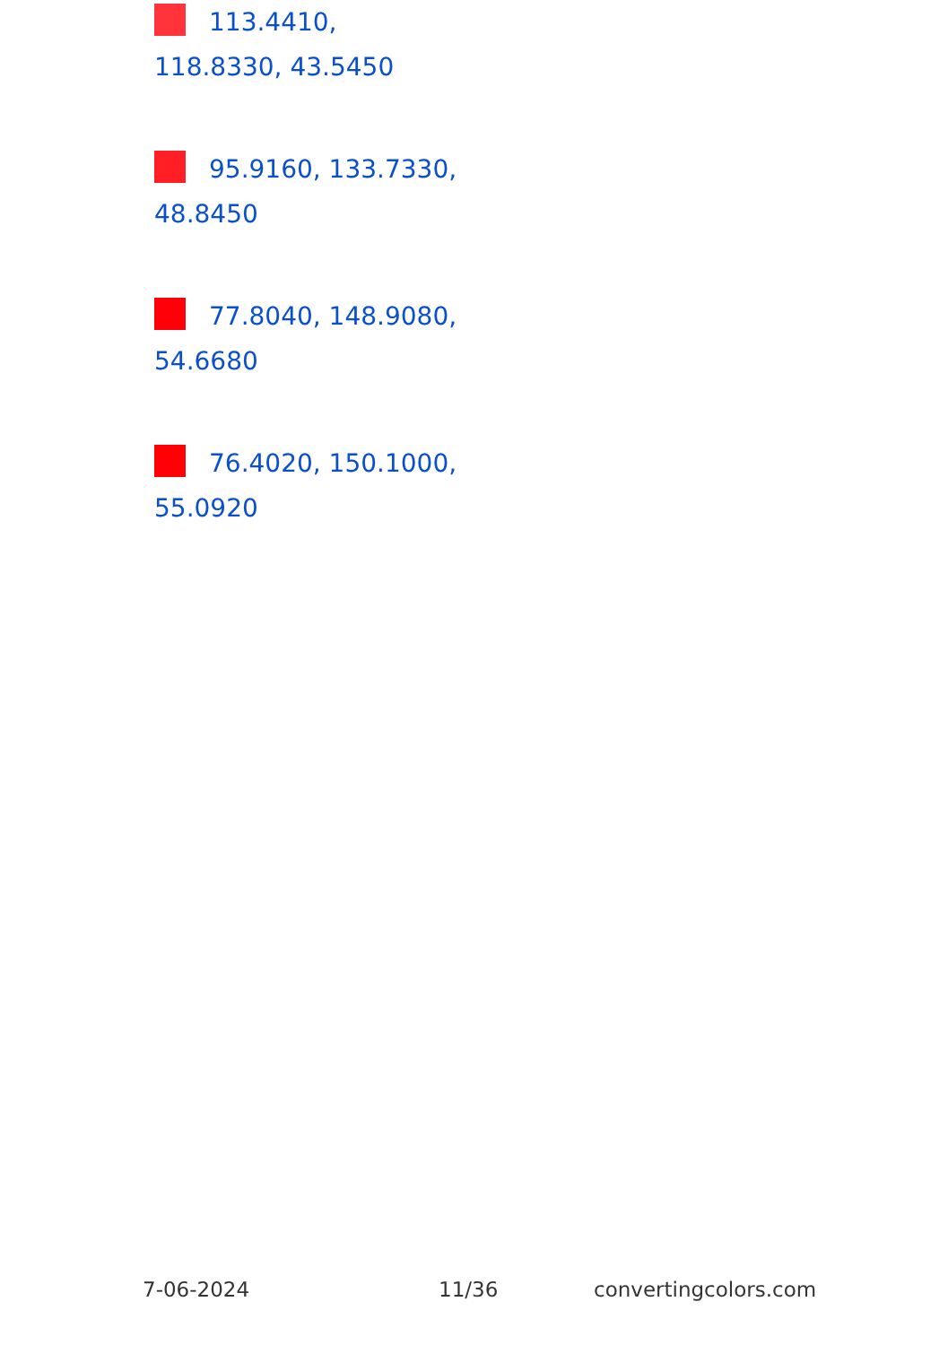113.4410, 118.8330, 43.5450
95.9160, 133.7330, 48.8450
77.8040, 148.9080, 54.6680
76.4020, 150.1000, 55.0920
7-06-2024 11/36 convertingcolors.com